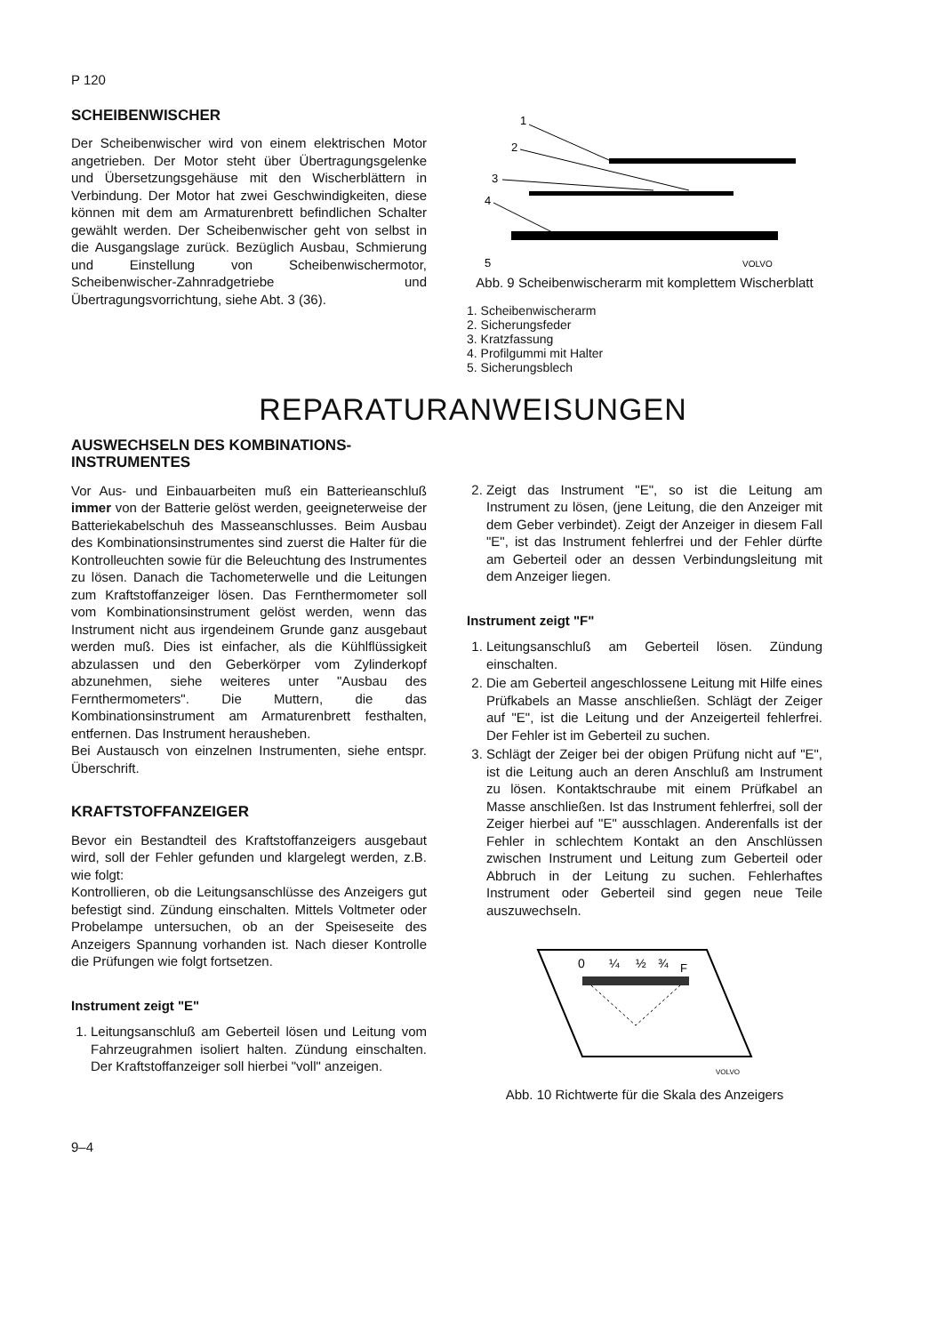P 120
SCHEIBENWISCHER
Der Scheibenwischer wird von einem elektrischen Motor angetrieben. Der Motor steht über Übertragungsgelenke und Übersetzungsgehäuse mit den Wischerblättern in Verbindung. Der Motor hat zwei Geschwindigkeiten, diese können mit dem am Armaturenbrett befindlichen Schalter gewählt werden. Der Scheibenwischer geht von selbst in die Ausgangslage zurück. Bezüglich Ausbau, Schmierung und Einstellung von Scheibenwischermotor, Scheibenwischer-Zahnradgetriebe und Übertragungsvorrichtung, siehe Abt. 3 (36).
1
2
3
4
5
VOLVO
Abb. 9 Scheibenwischerarm mit komplettem Wischerblatt
1. Scheibenwischerarm
2. Sicherungsfeder
3. Kratzfassung
4. Profilgummi mit Halter
5. Sicherungsblech
REPARATURANWEISUNGEN
AUSWECHSELN DES KOMBINATIONS-
INSTRUMENTES
Vor Aus- und Einbauarbeiten muß ein Batterieanschluß immer von der Batterie gelöst werden, geeigneterweise der Batteriekabelschuh des Masseanschlusses. Beim Ausbau des Kombinationsinstrumentes sind zuerst die Halter für die Kontrolleuchten sowie für die Beleuchtung des Instrumentes zu lösen. Danach die Tachometerwelle und die Leitungen zum Kraftstoffanzeiger lösen. Das Fernthermometer soll vom Kombinationsinstrument gelöst werden, wenn das Instrument nicht aus irgendeinem Grunde ganz ausgebaut werden muß. Dies ist einfacher, als die Kühlflüssigkeit abzulassen und den Geberkörper vom Zylinderkopf abzunehmen, siehe weiteres unter "Ausbau des Fernthermometers". Die Muttern, die das Kombinationsinstrument am Armaturenbrett festhalten, entfernen. Das Instrument herausheben.
Bei Austausch von einzelnen Instrumenten, siehe entspr. Überschrift.
KRAFTSTOFFANZEIGER
Bevor ein Bestandteil des Kraftstoffanzeigers ausgebaut wird, soll der Fehler gefunden und klargelegt werden, z.B. wie folgt:
Kontrollieren, ob die Leitungsanschlüsse des Anzeigers gut befestigt sind. Zündung einschalten. Mittels Voltmeter oder Probelampe untersuchen, ob an der Speiseseite des Anzeigers Spannung vorhanden ist. Nach dieser Kontrolle die Prüfungen wie folgt fortsetzen.
Instrument zeigt "E"
1. Leitungsanschluß am Geberteil lösen und Leitung vom Fahrzeugrahmen isoliert halten. Zündung einschalten. Der Kraftstoffanzeiger soll hierbei "voll" anzeigen.
2. Zeigt das Instrument "E", so ist die Leitung am Instrument zu lösen, (jene Leitung, die den Anzeiger mit dem Geber verbindet). Zeigt der Anzeiger in diesem Fall "E", ist das Instrument fehlerfrei und der Fehler dürfte am Geberteil oder an dessen Verbindungsleitung mit dem Anzeiger liegen.
Instrument zeigt "F"
1. Leitungsanschluß am Geberteil lösen. Zündung einschalten.
2. Die am Geberteil angeschlossene Leitung mit Hilfe eines Prüfkabels an Masse anschließen. Schlägt der Zeiger auf "E", ist die Leitung und der Anzeigerteil fehlerfrei. Der Fehler ist im Geberteil zu suchen.
3. Schlägt der Zeiger bei der obigen Prüfung nicht auf "E", ist die Leitung auch an deren Anschluß am Instrument zu lösen. Kontaktschraube mit einem Prüfkabel an Masse anschließen. Ist das Instrument fehlerfrei, soll der Zeiger hierbei auf "E" ausschlagen. Anderenfalls ist der Fehler in schlechtem Kontakt an den Anschlüssen zwischen Instrument und Leitung zum Geberteil oder Abbruch in der Leitung zu suchen. Fehlerhaftes Instrument oder Geberteil sind gegen neue Teile auszuwechseln.
0
¼
½
¾
F
VOLVO
Abb. 10 Richtwerte für die Skala des Anzeigers
9–4